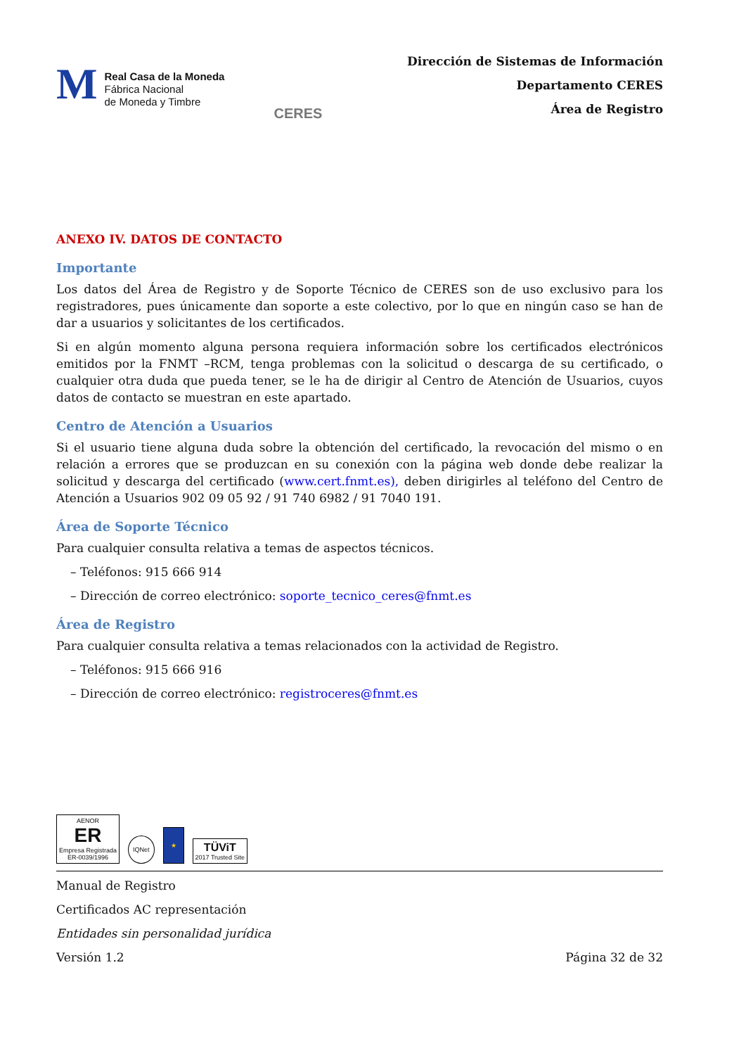M
Real Casa de la Moneda
Fábrica Nacional
de Moneda y Timbre
CERES
Dirección de Sistemas de Información
Departamento CERES
Área de Registro
ANEXO IV. DATOS DE CONTACTO
Importante
Los datos del Área de Registro y de Soporte Técnico de CERES son de uso exclusivo para los registradores, pues únicamente dan soporte a este colectivo, por lo que en ningún caso se han de dar a usuarios y solicitantes de los certificados.
Si en algún momento alguna persona requiera información sobre los certificados electrónicos emitidos por la FNMT –RCM, tenga problemas con la solicitud o descarga de su certificado, o cualquier otra duda que pueda tener, se le ha de dirigir al Centro de Atención de Usuarios, cuyos datos de contacto se muestran en este apartado.
Centro de Atención a Usuarios
Si el usuario tiene alguna duda sobre la obtención del certificado, la revocación del mismo o en relación a errores que se produzcan en su conexión con la página web donde debe realizar la solicitud y descarga del certificado (www.cert.fnmt.es), deben dirigirles al teléfono del Centro de Atención a Usuarios 902 09 05 92 / 91 740 6982 / 91 7040 191.
Área de Soporte Técnico
Para cualquier consulta relativa a temas de aspectos técnicos.
– Teléfonos: 915 666 914
– Dirección de correo electrónico: soporte_tecnico_ceres@fnmt.es
Área de Registro
Para cualquier consulta relativa a temas relacionados con la actividad de Registro.
– Teléfonos: 915 666 916
– Dirección de correo electrónico: registroceres@fnmt.es
AENOR
ER
Empresa Registrada
ER-0039/1996
IQNet
★
TÜViT
2017 Trusted Site
Manual de Registro
Certificados AC representación
Entidades sin personalidad jurídica
Versión 1.2
Página 32 de 32